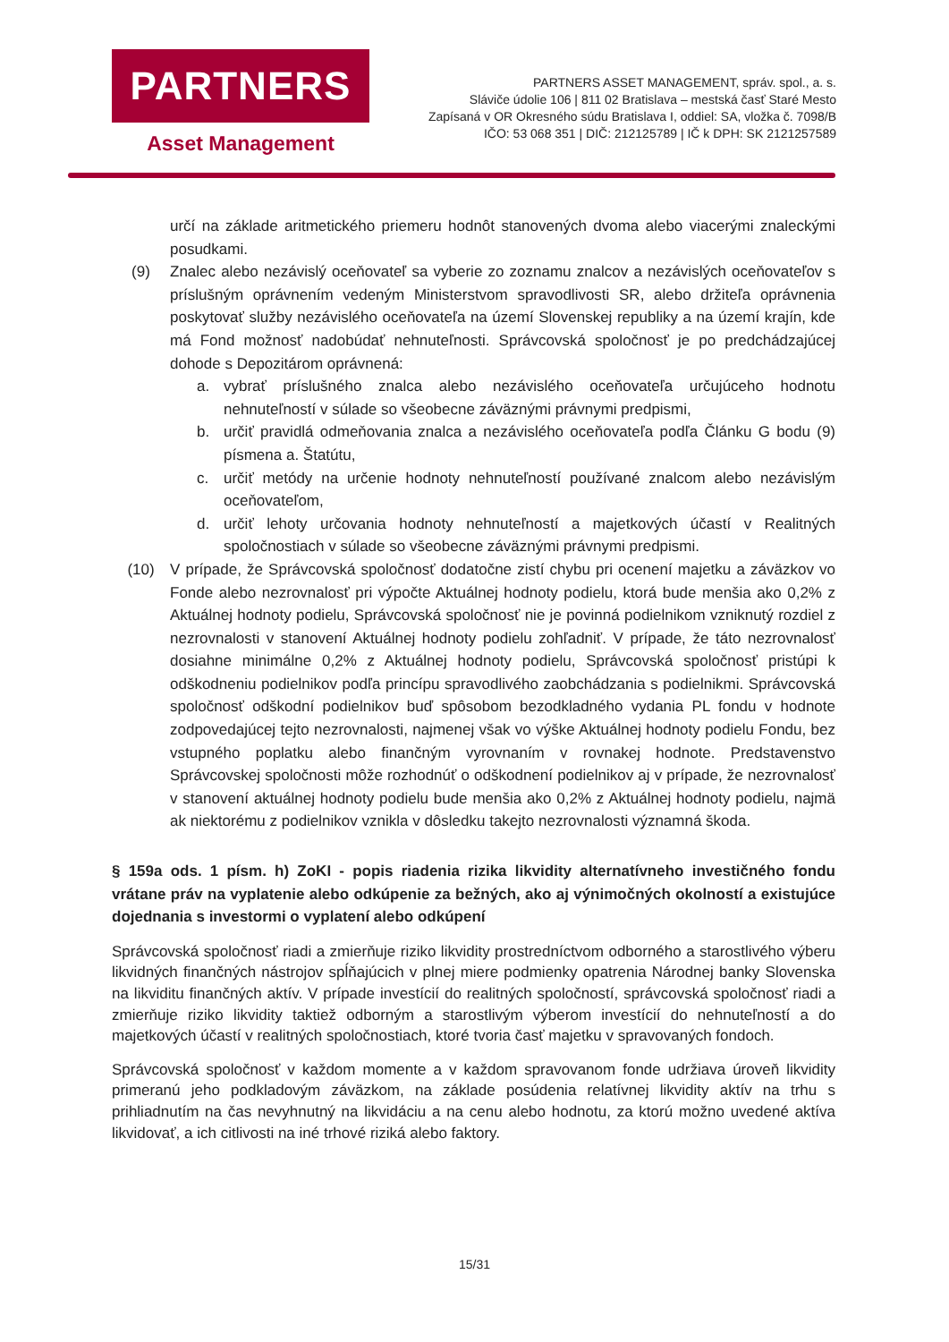PARTNERS
Asset Management
PARTNERS ASSET MANAGEMENT, správ. spol., a. s.
Sláviče údolie 106 | 811 02 Bratislava – mestská časť Staré Mesto
Zapísaná v OR Okresného súdu Bratislava I, oddiel: SA, vložka č. 7098/B
IČO: 53 068 351 | DIČ: 212125789 | IČ k DPH: SK 2121257589
určí na základe aritmetického priemeru hodnôt stanovených dvoma alebo viacerými znaleckými posudkami.
(9) Znalec alebo nezávislý oceňovateľ sa vyberie zo zoznamu znalcov a nezávislých oceňovateľov s príslušným oprávnením vedeným Ministerstvom spravodlivosti SR, alebo držiteľa oprávnenia poskytovať služby nezávislého oceňovateľa na území Slovenskej republiky a na území krajín, kde má Fond možnosť nadobúdať nehnuteľnosti. Správcovská spoločnosť je po predchádzajúcej dohode s Depozitárom oprávnená:
a. vybrať príslušného znalca alebo nezávislého oceňovateľa určujúceho hodnotu nehnuteľností v súlade so všeobecne záväznými právnymi predpismi,
b. určiť pravidlá odmeňovania znalca a nezávislého oceňovateľa podľa Článku G bodu (9) písmena a. Štatútu,
c. určiť metódy na určenie hodnoty nehnuteľností používané znalcom alebo nezávislým oceňovateľom,
d. určiť lehoty určovania hodnoty nehnuteľností a majetkových účastí v Realitných spoločnostiach v súlade so všeobecne záväznými právnymi predpismi.
(10) V prípade, že Správcovská spoločnosť dodatočne zistí chybu pri ocenení majetku a záväzkov vo Fonde alebo nezrovnalosť pri výpočte Aktuálnej hodnoty podielu, ktorá bude menšia ako 0,2% z Aktuálnej hodnoty podielu, Správcovská spoločnosť nie je povinná podielnikom vzniknutý rozdiel z nezrovnalosti v stanovení Aktuálnej hodnoty podielu zohľadniť. V prípade, že táto nezrovnalosť dosiahne minimálne 0,2% z Aktuálnej hodnoty podielu, Správcovská spoločnosť pristúpi k odškodneniu podielnikov podľa princípu spravodlivého zaobchádzania s podielnikmi. Správcovská spoločnosť odškodní podielnikov buď spôsobom bezodkladného vydania PL fondu v hodnote zodpovedajúcej tejto nezrovnalosti, najmenej však vo výške Aktuálnej hodnoty podielu Fondu, bez vstupného poplatku alebo finančným vyrovnaním v rovnakej hodnote. Predstavenstvo Správcovskej spoločnosti môže rozhodnúť o odškodnení podielnikov aj v prípade, že nezrovnalosť v stanovení aktuálnej hodnoty podielu bude menšia ako 0,2% z Aktuálnej hodnoty podielu, najmä ak niektorému z podielnikov vznikla v dôsledku takejto nezrovnalosti významná škoda.
§ 159a ods. 1 písm. h) ZoKI - popis riadenia rizika likvidity alternatívneho investičného fondu vrátane práv na vyplatenie alebo odkúpenie za bežných, ako aj výnimočných okolností a existujúce dojednania s investormi o vyplatení alebo odkúpení
Správcovská spoločnosť riadi a zmierňuje riziko likvidity prostredníctvom odborného a starostlivého výberu likvidných finančných nástrojov spĺňajúcich v plnej miere podmienky opatrenia Národnej banky Slovenska na likviditu finančných aktív. V prípade investícií do realitných spoločností, správcovská spoločnosť riadi a zmierňuje riziko likvidity taktiež odborným a starostlivým výberom investícií do nehnuteľností a do majetkových účastí v realitných spoločnostiach, ktoré tvoria časť majetku v spravovaných fondoch.
Správcovská spoločnosť v každom momente a v každom spravovanom fonde udržiava úroveň likvidity primeranú jeho podkladovým záväzkom, na základe posúdenia relatívnej likvidity aktív na trhu s prihliadnutím na čas nevyhnutný na likvidáciu a na cenu alebo hodnotu, za ktorú možno uvedené aktíva likvidovať, a ich citlivosti na iné trhové riziká alebo faktory.
15/31